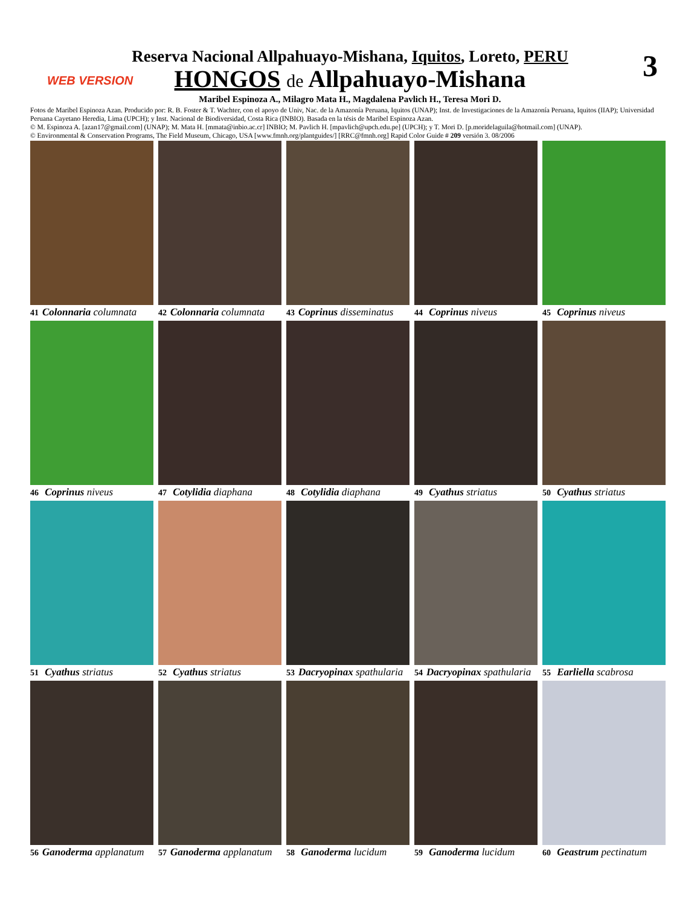WEB VERSION 3
Reserva Nacional Allpahuayo-Mishana, Iquitos, Loreto, PERU
HONGOS de Allpahuayo-Mishana
Maribel Espinoza A., Milagro Mata H., Magdalena Pavlich H., Teresa Mori D.
Fotos de Maribel Espinoza Azan. Producido por: R. B. Foster & T. Wachter, con el apoyo de Univ, Nac. de la Amazonía Peruana, Iquitos (UNAP); Inst. de Investigaciones de la Amazonía Peruana, Iquitos (IIAP); Universidad Peruana Cayetano Heredia, Lima (UPCH); y Inst. Nacional de Biodiversidad, Costa Rica (INBIO). Basada en la tésis de Maribel Espinoza Azan.
© M. Espinoza A. [azan17@gmail.com] (UNAP); M. Mata H. [mmata@inbio.ac.cr] INBIO; M. Pavlich H. [mpavlich@upch.edu.pe] (UPCH); y T. Mori D. [p.moridelaguila@hotmail.com] (UNAP).
© Environmental & Conservation Programs, The Field Museum, Chicago, USA [www.fmnh.org/plantguides/] [RRC@fmnh.org] Rapid Color Guide # 209 versión 3. 08/2006
41 Colonnaria columnata
42 Colonnaria columnata
43 Coprinus disseminatus
44 Coprinus niveus
45 Coprinus niveus
46 Coprinus niveus
47 Cotylidia diaphana
48 Cotylidia diaphana
49 Cyathus striatus
50 Cyathus striatus
51 Cyathus striatus
52 Cyathus striatus
53 Dacryopinax spathularia
54 Dacryopinax spathularia
55 Earliella scabrosa
56 Ganoderma applanatum
57 Ganoderma applanatum
58 Ganoderma lucidum
59 Ganoderma lucidum
60 Geastrum pectinatum